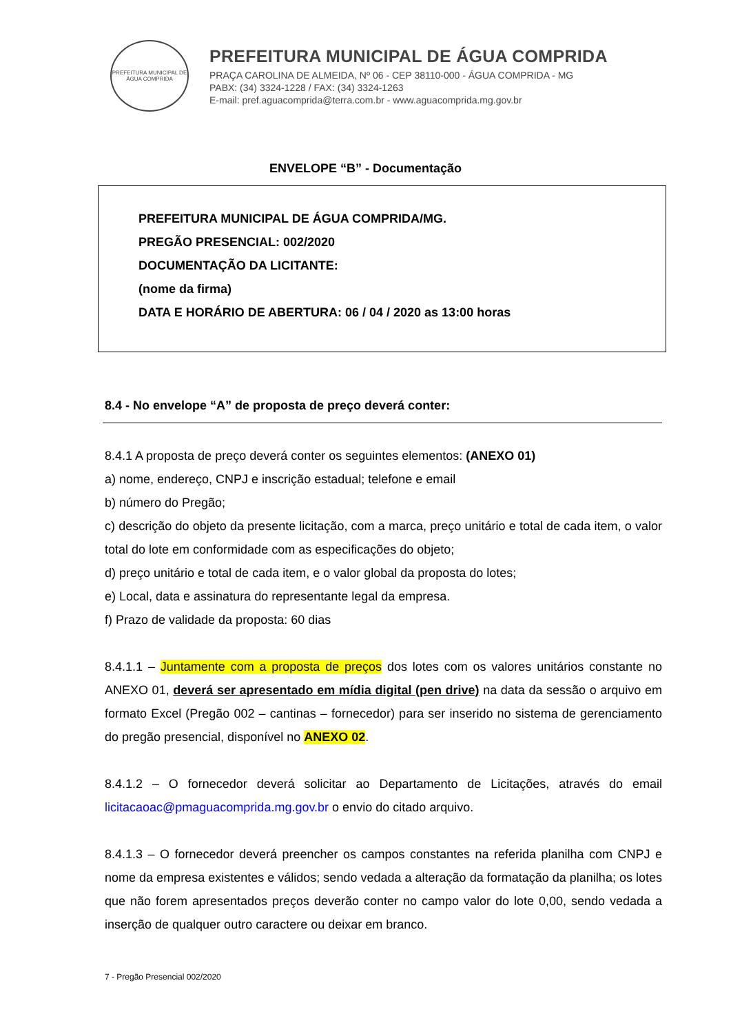PREFEITURA MUNICIPAL DE ÁGUA COMPRIDA
PREFEITURA MUNICIPAL DE ÁGUA COMPRIDA
PRAÇA CAROLINA DE ALMEIDA, Nº 06 - CEP 38110-000 - ÁGUA COMPRIDA - MG
PABX: (34) 3324-1228 / FAX: (34) 3324-1263
E-mail: pref.aguacomprida@terra.com.br - www.aguacomprida.mg.gov.br
ENVELOPE “B” - Documentação
PREFEITURA MUNICIPAL DE ÁGUA COMPRIDA/MG.
PREGÃO PRESENCIAL: 002/2020
DOCUMENTAÇÃO DA LICITANTE:
(nome da firma)
DATA E HORÁRIO DE ABERTURA: 06 / 04 / 2020 as 13:00 horas
8.4 - No envelope “A” de proposta de preço deverá conter:
8.4.1 A proposta de preço deverá conter os seguintes elementos: (ANEXO 01)
a) nome, endereço, CNPJ e inscrição estadual; telefone e email
b) número do Pregão;
c) descrição do objeto da presente licitação, com a marca, preço unitário e total de cada item, o valor total do lote em conformidade com as especificações do objeto;
d) preço unitário e total de cada item, e o valor global da proposta do lotes;
e) Local, data e assinatura do representante legal da empresa.
f) Prazo de validade da proposta: 60 dias
8.4.1.1 – Juntamente com a proposta de preços dos lotes com os valores unitários constante no ANEXO 01, deverá ser apresentado em mídia digital (pen drive) na data da sessão o arquivo em formato Excel (Pregão 002 – cantinas – fornecedor) para ser inserido no sistema de gerenciamento do pregão presencial, disponível no ANEXO 02.
8.4.1.2 – O fornecedor deverá solicitar ao Departamento de Licitações, através do email licitacaoac@pmaguacomprida.mg.gov.br o envio do citado arquivo.
8.4.1.3 – O fornecedor deverá preencher os campos constantes na referida planilha com CNPJ e nome da empresa existentes e válidos; sendo vedada a alteração da formatação da planilha; os lotes que não forem apresentados preços deverão conter no campo valor do lote 0,00, sendo vedada a inserção de qualquer outro caractere ou deixar em branco.
7 - Pregão Presencial 002/2020